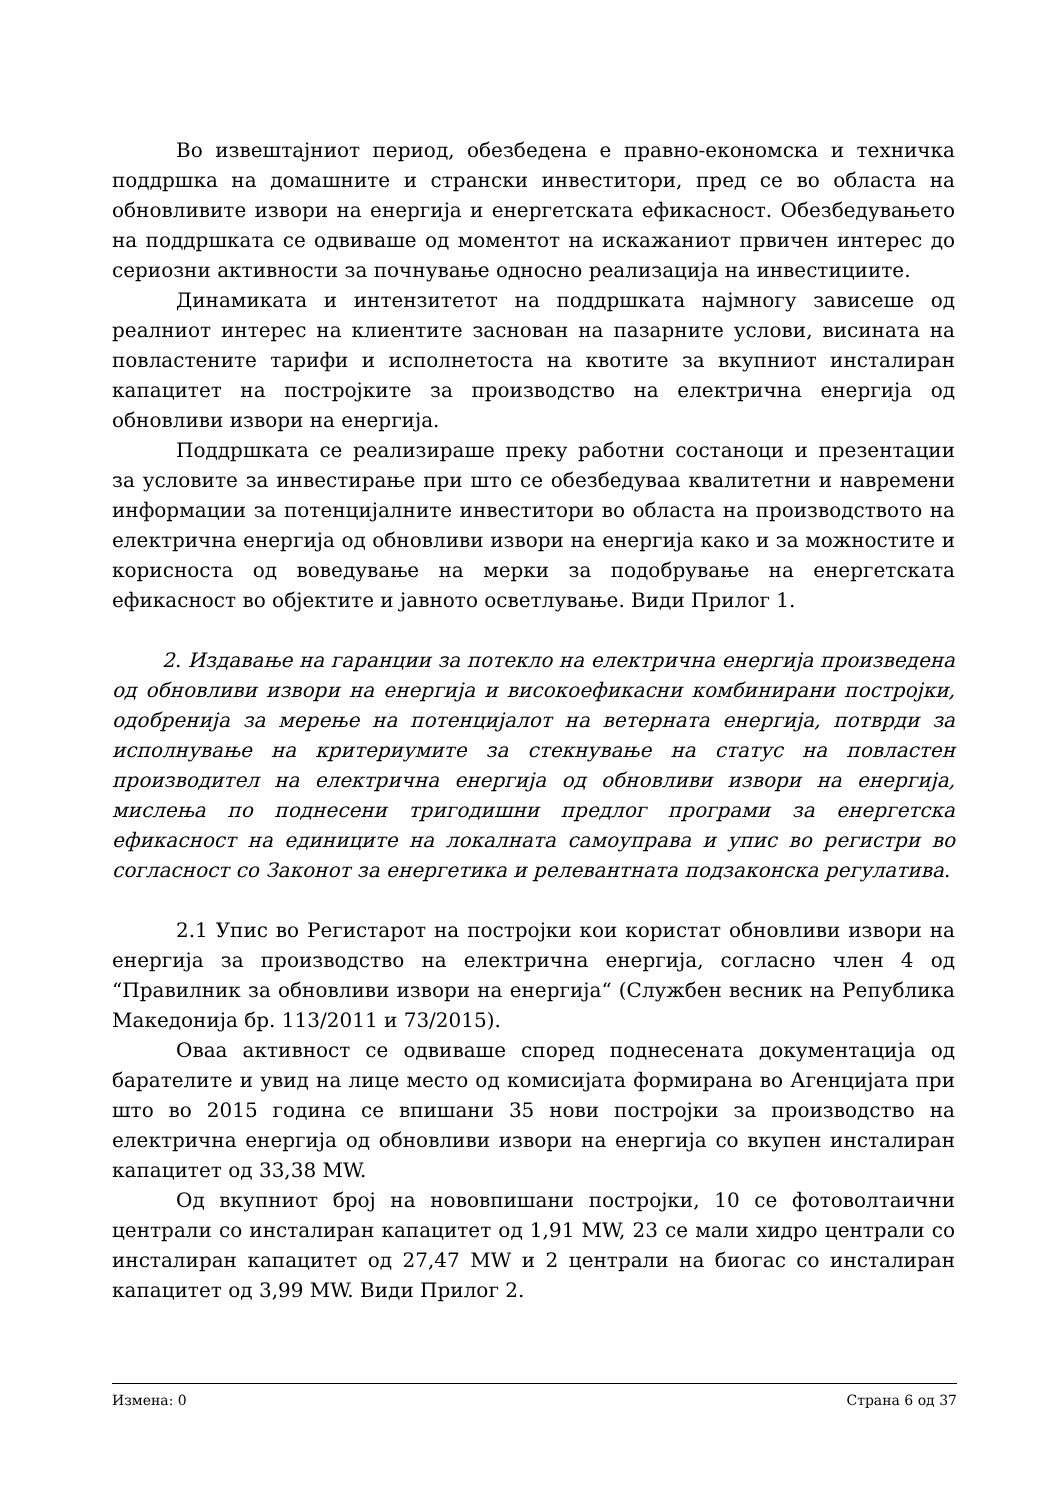Во извештајниот период, обезбедена е правно-економска и техничка поддршка на домашните и странски инвеститори, пред се во областа на обновливите извори на енергија и енергетската ефикасност. Обезбедувањето на поддршката се одвиваше од моментот на искажаниот првичен интерес до сериозни активности за почнување односно реализација на инвестициите.
Динамиката и интензитетот на поддршката најмногу зависеше од реалниот интерес на клиентите заснован на пазарните услови, висината на повластените тарифи и исполнетоста на квотите за вкупниот инсталиран капацитет на постројките за производство на електрична енергија од обновливи извори на енергија.
Поддршката се реализираше преку работни состаноци и презентации за условите за инвестирање при што се обезбедуваа квалитетни и навремени информации за потенцијалните инвеститори во областа на производството на електрична енергија од обновливи извори на енергија како и за можностите и корисноста од воведување на мерки за подобрување на енергетската ефикасност во објектите и јавното осветлување. Види Прилог 1.
2. Издавање на гаранции за потекло на електрична енергија произведена од обновливи извори на енергија и високоефикасни комбинирани постројки, одобренија за мерење на потенцијалот на ветерната енергија, потврди за исполнување на критериумите за стекнување на статус на повластен производител на електрична енергија од обновливи извори на енергија, мислења по поднесени тригодишни предлог програми за енергетска ефикасност на единиците на локалната самоуправа и упис во регистри во согласност со Законот за енергетика и релевантната подзаконска регулатива.
2.1 Упис во Регистарот на постројки кои користат обновливи извори на енергија за производство на електрична енергија, согласно член 4 од “Правилник за обновливи извори на енергија“ (Службен весник на Република Македонија бр. 113/2011 и 73/2015).
Оваа активност се одвиваше според поднесената документација од барателите и увид на лице место од комисијата формирана во Агенцијата при што во 2015 година се впишани 35 нови постројки за производство на електрична енергија од обновливи извори на енергија со вкупен инсталиран капацитет од 33,38 MW.
Од вкупниот број на нововпишани постројки, 10 се фотоволтаични централи со инсталиран капацитет од 1,91 MW, 23 се мали хидро централи со инсталиран капацитет од 27,47 MW и 2 централи на биогас со инсталиран капацитет од 3,99 MW. Види Прилог 2.
Измена: 0 Страна 6 од 37